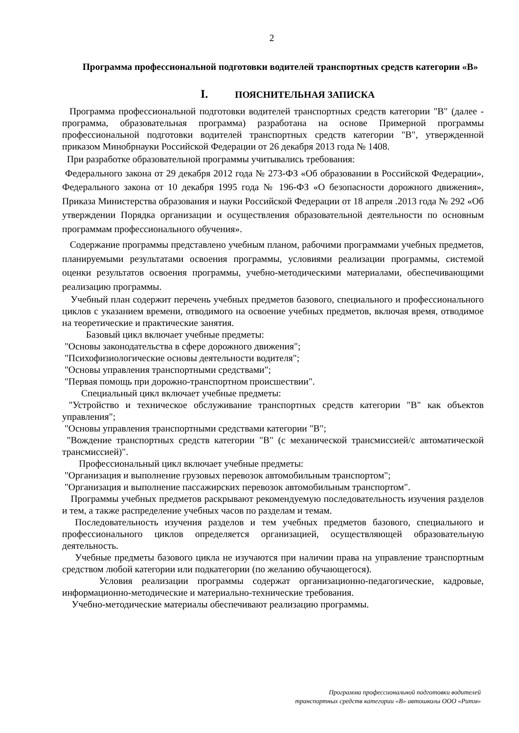2
Программа профессиональной подготовки водителей транспортных средств категории «В»
I. ПОЯСНИТЕЛЬНАЯ ЗАПИСКА
Программа профессиональной подготовки водителей транспортных средств категории "В" (далее - программа, образовательная программа) разработана на основе Примерной программы профессиональной подготовки водителей транспортных средств категории "В", утвержденной приказом Минобрнауки Российской Федерации от 26 декабря 2013 года № 1408.
При разработке образовательной программы учитывались требования:
Федерального закона от 29 декабря 2012 года № 273-ФЗ «Об образовании в Российской Федерации», Федерального закона от 10 декабря 1995 года № 196-ФЗ «О безопасности дорожного движения», Приказа Министерства образования и науки Российской Федерации от 18 апреля .2013 года № 292 «Об утверждении Порядка организации и осуществления образовательной деятельности по основным программам профессионального обучения».
Содержание программы представлено учебным планом, рабочими программами учебных предметов, планируемыми результатами освоения программы, условиями реализации программы, системой оценки результатов освоения программы, учебно-методическими материалами, обеспечивающими реализацию программы.
Учебный план содержит перечень учебных предметов базового, специального и профессионального циклов с указанием времени, отводимого на освоение учебных предметов, включая время, отводимое на теоретические и практические занятия.
Базовый цикл включает учебные предметы:
"Основы законодательства в сфере дорожного движения";
"Психофизиологические основы деятельности водителя";
"Основы управления транспортными средствами";
"Первая помощь при дорожно-транспортном происшествии".
Специальный цикл включает учебные предметы:
"Устройство и техническое обслуживание транспортных средств категории "В" как объектов управления";
"Основы управления транспортными средствами категории "В";
"Вождение транспортных средств категории "В" (с механической трансмиссией/с автоматической трансмиссией)".
Профессиональный цикл включает учебные предметы:
"Организация и выполнение грузовых перевозок автомобильным транспортом";
"Организация и выполнение пассажирских перевозок автомобильным транспортом".
Программы учебных предметов раскрывают рекомендуемую последовательность изучения разделов и тем, а также распределение учебных часов по разделам и темам.
Последовательность изучения разделов и тем учебных предметов базового, специального и профессионального циклов определяется организацией, осуществляющей образовательную деятельность.
Учебные предметы базового цикла не изучаются при наличии права на управление транспортным средством любой категории или подкатегории (по желанию обучающегося).
Условия реализации программы содержат организационно-педагогические, кадровые, информационно-методические и материально-технические требования.
Учебно-методические материалы обеспечивают реализацию программы.
Программа профессиональной подготовки водителей
транспортных средств категории «В» автошколы ООО «Ритм»